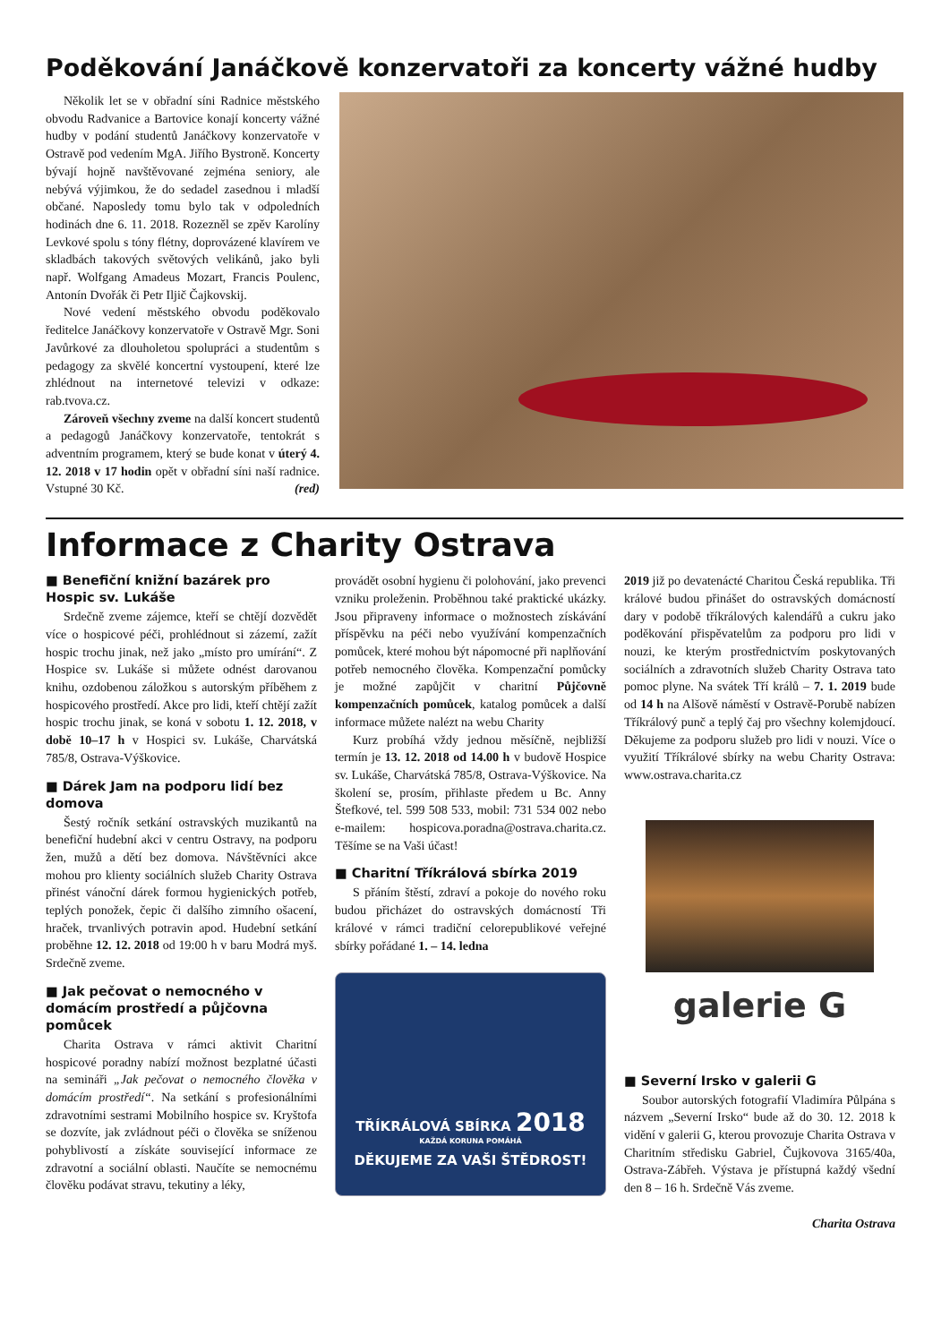Poděkování Janáčkově konzervatoři za koncerty vážné hudby
Několik let se v obřadní síni Radnice městského obvodu Radvanice a Bartovice konají koncerty vážné hudby v podání studentů Janáčkovy konzervatoře v Ostravě pod vedením MgA. Jiřího Bystroně. Koncerty bývají hojně navštěvované zejména seniory, ale nebývá výjimkou, že do sedadel zasednou i mladší občané. Naposledy tomu bylo tak v odpoledních hodinách dne 6. 11. 2018. Rozezněl se zpěv Karolíny Levkové spolu s tóny flétny, doprovázené klavírem ve skladbách takových světových velikánů, jako byli např. Wolfgang Amadeus Mozart, Francis Poulenc, Antonín Dvořák či Petr Iljič Čajkovskij.
Nové vedení městského obvodu poděkovalo ředitelce Janáčkovy konzervatoře v Ostravě Mgr. Soni Javůrkové za dlouholetou spolupráci a studentům s pedagogy za skvělé koncertní vystoupení, které lze zhlédnout na internetové televizi v odkaze: rab.tvova.cz.
Zároveň všechny zveme na další koncert studentů a pedagogů Janáčkovy konzervatoře, tentokrát s adventním programem, který se bude konat v úterý 4. 12. 2018 v 17 hodin opět v obřadní síni naší radnice. Vstupné 30 Kč. (red)
Informace z Charity Ostrava
■ Benefiční knižní bazárek pro Hospic sv. Lukáše
Srdečně zveme zájemce, kteří se chtějí dozvědět více o hospicové péči, prohlédnout si zázemí, zažít hospic trochu jinak, než jako „místo pro umírání“. Z Hospice sv. Lukáše si můžete odnést darovanou knihu, ozdobenou záložkou s autorským příběhem z hospicového prostředí. Akce pro lidi, kteří chtějí zažít hospic trochu jinak, se koná v sobotu 1. 12. 2018, v době 10–17 h v Hospici sv. Lukáše, Charvátská 785/8, Ostrava-Výškovice.
■ Dárek Jam na podporu lidí bez domova
Šestý ročník setkání ostravských muzikantů na benefiční hudební akci v centru Ostravy, na podporu žen, mužů a dětí bez domova. Návštěvníci akce mohou pro klienty sociálních služeb Charity Ostrava přinést vánoční dárek formou hygienických potřeb, teplých ponožek, čepic či dalšího zimního ošacení, hraček, trvanlivých potravin apod. Hudební setkání proběhne 12. 12. 2018 od 19:00 h v baru Modrá myš. Srdečně zveme.
■ Jak pečovat o nemocného v domácím prostředí a půjčovna pomůcek
Charita Ostrava v rámci aktivit Charitní hospicové poradny nabízí možnost bezplatné účasti na semináři „Jak pečovat o nemocného člověka v domácím prostředí“. Na setkání s profesionálními zdravotními sestrami Mobilního hospice sv. Kryštofa se dozvíte, jak zvládnout péči o člověka se sníženou pohyblivostí a získáte související informace ze zdravotní a sociální oblasti. Naučíte se nemocnému člověku podávat stravu, tekutiny a léky,
provádět osobní hygienu či polohování, jako prevenci vzniku proleženin. Proběhnou také praktické ukázky. Jsou připraveny informace o možnostech získávání příspěvku na péči nebo využívání kompenzačních pomůcek, které mohou být nápomocné při naplňování potřeb nemocného člověka. Kompenzační pomůcky je možné zapůjčit v charitní Půjčovně kompenzačních pomůcek, katalog pomůcek a další informace můžete nalézt na webu Charity
Kurz probíhá vždy jednou měsíčně, nejbližší termín je 13. 12. 2018 od 14.00 h v budově Hospice sv. Lukáše, Charvátská 785/8, Ostrava-Výškovice. Na školení se, prosím, přihlaste předem u Bc. Anny Štefkové, tel. 599 508 533, mobil: 731 534 002 nebo e-mailem: hospicova.poradna@ostrava.charita.cz. Těšíme se na Vaši účast!
■ Charitní Tříkrálová sbírka 2019
S přáním štěstí, zdraví a pokoje do nového roku budou přicházet do ostravských domácností Tři králové v rámci tradiční celorepublikové veřejné sbírky pořádané 1. – 14. ledna
TŘÍKRÁLOVÁ SBÍRKA 2018
KAŽDÁ KORUNA POMÁHÁ
DĚKUJEME ZA VAŠI ŠTĚDROST!
2019 již po devatenácté Charitou Česká republika. Tři králové budou přinášet do ostravských domácností dary v podobě tříkrálových kalendářů a cukru jako poděkování přispěvatelům za podporu pro lidi v nouzi, ke kterým prostřednictvím poskytovaných sociálních a zdravotních služeb Charity Ostrava tato pomoc plyne. Na svátek Tří králů – 7. 1. 2019 bude od 14 h na Alšově náměstí v Ostravě-Porubě nabízen Tříkrálový punč a teplý čaj pro všechny kolemjdoucí. Děkujeme za podporu služeb pro lidi v nouzi. Více o využití Tříkrálové sbírky na webu Charity Ostrava: www.ostrava.charita.cz
galerie G
■ Severní Irsko v galerii G
Soubor autorských fotografií Vladimíra Půlpána s názvem „Severní Irsko“ bude až do 30. 12. 2018 k vidění v galerii G, kterou provozuje Charita Ostrava v Charitním středisku Gabriel, Čujkovova 3165/40a, Ostrava-Zábřeh. Výstava je přístupná každý všední den 8 – 16 h. Srdečně Vás zveme.
Charita Ostrava